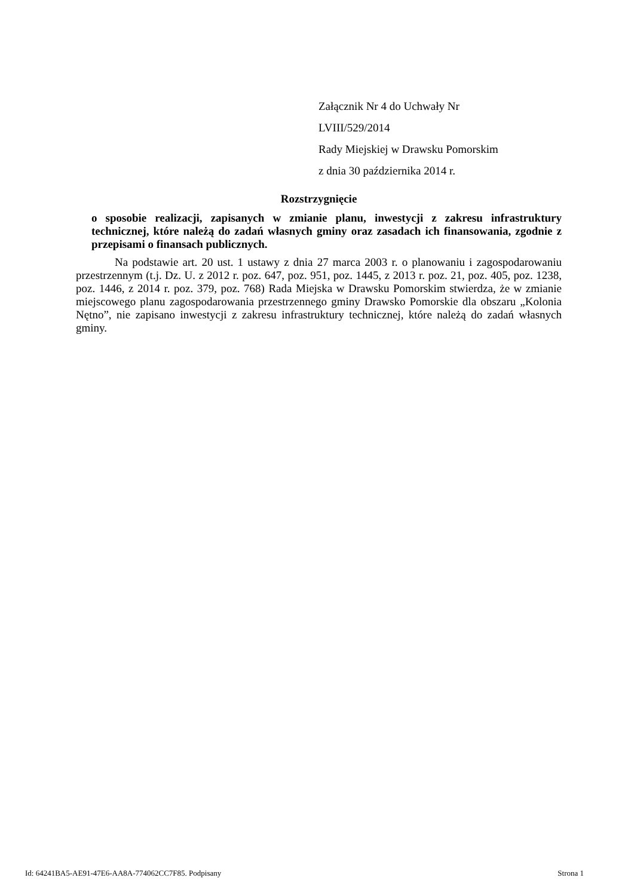Załącznik Nr 4 do Uchwały Nr
LVIII/529/2014
Rady Miejskiej w Drawsku Pomorskim
z dnia 30 października 2014 r.
Rozstrzygnięcie
o sposobie realizacji, zapisanych w zmianie planu, inwestycji z zakresu infrastruktury technicznej, które należą do zadań własnych gminy oraz zasadach ich finansowania, zgodnie z przepisami o finansach publicznych.
Na podstawie art. 20 ust. 1 ustawy z dnia 27 marca 2003 r. o planowaniu i zagospodarowaniu przestrzennym (t.j. Dz. U. z 2012 r. poz. 647, poz. 951, poz. 1445, z 2013 r. poz. 21, poz. 405, poz. 1238, poz. 1446, z 2014 r. poz. 379, poz. 768) Rada Miejska w Drawsku Pomorskim stwierdza, że w zmianie miejscowego planu zagospodarowania przestrzennego gminy Drawsko Pomorskie dla obszaru „Kolonia Nętno”, nie zapisano inwestycji z zakresu infrastruktury technicznej, które należą do zadań własnych gminy.
Id: 64241BA5-AE91-47E6-AA8A-774062CC7F85. Podpisany Strona 1